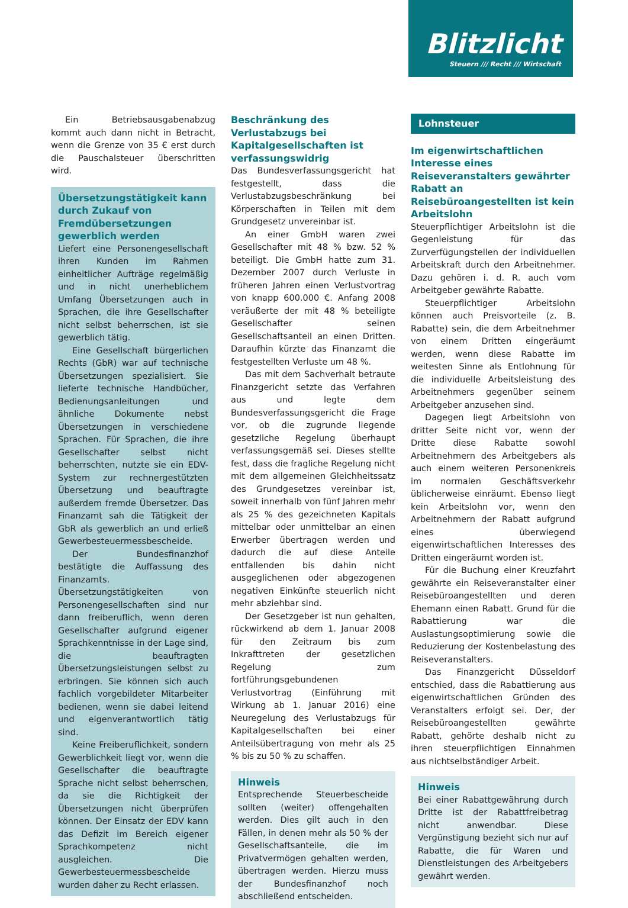Blitzlicht
Steuern /// Recht /// Wirtschaft
Ein Betriebsausgabenabzug kommt auch dann nicht in Betracht, wenn die Grenze von 35 € erst durch die Pauschalsteuer überschritten wird.
Übersetzungstätigkeit kann durch Zukauf von Fremdübersetzungen gewerblich werden
Liefert eine Personengesellschaft ihren Kunden im Rahmen einheitlicher Aufträge regelmäßig und in nicht unerheblichem Umfang Übersetzungen auch in Sprachen, die ihre Gesellschafter nicht selbst beherrschen, ist sie gewerblich tätig.
Eine Gesellschaft bürgerlichen Rechts (GbR) war auf technische Übersetzungen spezialisiert. Sie lieferte technische Handbücher, Bedienungsanleitungen und ähnliche Dokumente nebst Übersetzungen in verschiedene Sprachen. Für Sprachen, die ihre Gesellschafter selbst nicht beherrschten, nutzte sie ein EDV-System zur rechnergestützten Übersetzung und beauftragte außerdem fremde Übersetzer. Das Finanzamt sah die Tätigkeit der GbR als gewerblich an und erließ Gewerbesteuermessbescheide.
Der Bundesfinanzhof bestätigte die Auffassung des Finanzamts. Übersetzungstätigkeiten von Personengesellschaften sind nur dann freiberuflich, wenn deren Gesellschafter aufgrund eigener Sprachkenntnisse in der Lage sind, die beauftragten Übersetzungsleistungen selbst zu erbringen. Sie können sich auch fachlich vorgebildeter Mitarbeiter bedienen, wenn sie dabei leitend und eigenverantwortlich tätig sind.
Keine Freiberuflichkeit, sondern Gewerblichkeit liegt vor, wenn die Gesellschafter die beauftragte Sprache nicht selbst beherrschen, da sie die Richtigkeit der Übersetzungen nicht überprüfen können. Der Einsatz der EDV kann das Defizit im Bereich eigener Sprachkompetenz nicht ausgleichen. Die Gewerbesteuermessbescheide wurden daher zu Recht erlassen.
Beschränkung des Verlustabzugs bei Kapitalgesellschaften ist verfassungswidrig
Das Bundesverfassungsgericht hat festgestellt, dass die Verlustabzugsbeschränkung bei Körperschaften in Teilen mit dem Grundgesetz unvereinbar ist.
An einer GmbH waren zwei Gesellschafter mit 48 % bzw. 52 % beteiligt. Die GmbH hatte zum 31. Dezember 2007 durch Verluste in früheren Jahren einen Verlustvortrag von knapp 600.000 €. Anfang 2008 veräußerte der mit 48 % beteiligte Gesellschafter seinen Gesellschaftsanteil an einen Dritten. Daraufhin kürzte das Finanzamt die festgestellten Verluste um 48 %.
Das mit dem Sachverhalt betraute Finanzgericht setzte das Verfahren aus und legte dem Bundesverfassungsgericht die Frage vor, ob die zugrunde liegende gesetzliche Regelung überhaupt verfassungsgemäß sei. Dieses stellte fest, dass die fragliche Regelung nicht mit dem allgemeinen Gleichheitssatz des Grundgesetzes vereinbar ist, soweit innerhalb von fünf Jahren mehr als 25 % des gezeichneten Kapitals mittelbar oder unmittelbar an einen Erwerber übertragen werden und dadurch die auf diese Anteile entfallenden bis dahin nicht ausgeglichenen oder abgezogenen negativen Einkünfte steuerlich nicht mehr abziehbar sind.
Der Gesetzgeber ist nun gehalten, rückwirkend ab dem 1. Januar 2008 für den Zeitraum bis zum Inkrafttreten der gesetzlichen Regelung zum fortführungsgebundenen Verlustvortrag (Einführung mit Wirkung ab 1. Januar 2016) eine Neuregelung des Verlustabzugs für Kapitalgesellschaften bei einer Anteilsübertragung von mehr als 25 % bis zu 50 % zu schaffen.
Hinweis
Entsprechende Steuerbescheide sollten (weiter) offengehalten werden. Dies gilt auch in den Fällen, in denen mehr als 50 % der Gesellschaftsanteile, die im Privatvermögen gehalten werden, übertragen werden. Hierzu muss der Bundesfinanzhof noch abschließend entscheiden.
Lohnsteuer
Im eigenwirtschaftlichen Interesse eines Reiseveranstalters gewährter Rabatt an Reisebüroangestellten ist kein Arbeitslohn
Steuerpflichtiger Arbeitslohn ist die Gegenleistung für das Zurverfügungstellen der individuellen Arbeitskraft durch den Arbeitnehmer. Dazu gehören i. d. R. auch vom Arbeitgeber gewährte Rabatte.
Steuerpflichtiger Arbeitslohn können auch Preisvorteile (z. B. Rabatte) sein, die dem Arbeitnehmer von einem Dritten eingeräumt werden, wenn diese Rabatte im weitesten Sinne als Entlohnung für die individuelle Arbeitsleistung des Arbeitnehmers gegenüber seinem Arbeitgeber anzusehen sind.
Dagegen liegt Arbeitslohn von dritter Seite nicht vor, wenn der Dritte diese Rabatte sowohl Arbeitnehmern des Arbeitgebers als auch einem weiteren Personenkreis im normalen Geschäftsverkehr üblicherweise einräumt. Ebenso liegt kein Arbeitslohn vor, wenn den Arbeitnehmern der Rabatt aufgrund eines überwiegend eigenwirtschaftlichen Interesses des Dritten eingeräumt worden ist.
Für die Buchung einer Kreuzfahrt gewährte ein Reiseveranstalter einer Reisebüroangestellten und deren Ehemann einen Rabatt. Grund für die Rabattierung war die Auslastungsoptimierung sowie die Reduzierung der Kostenbelastung des Reiseveranstalters.
Das Finanzgericht Düsseldorf entschied, dass die Rabattierung aus eigenwirtschaftlichen Gründen des Veranstalters erfolgt sei. Der, der Reisebüroangestellten gewährte Rabatt, gehörte deshalb nicht zu ihren steuerpflichtigen Einnahmen aus nichtselbständiger Arbeit.
Hinweis
Bei einer Rabattgewährung durch Dritte ist der Rabattfreibetrag nicht anwendbar. Diese Vergünstigung bezieht sich nur auf Rabatte, die für Waren und Dienstleistungen des Arbeitgebers gewährt werden.